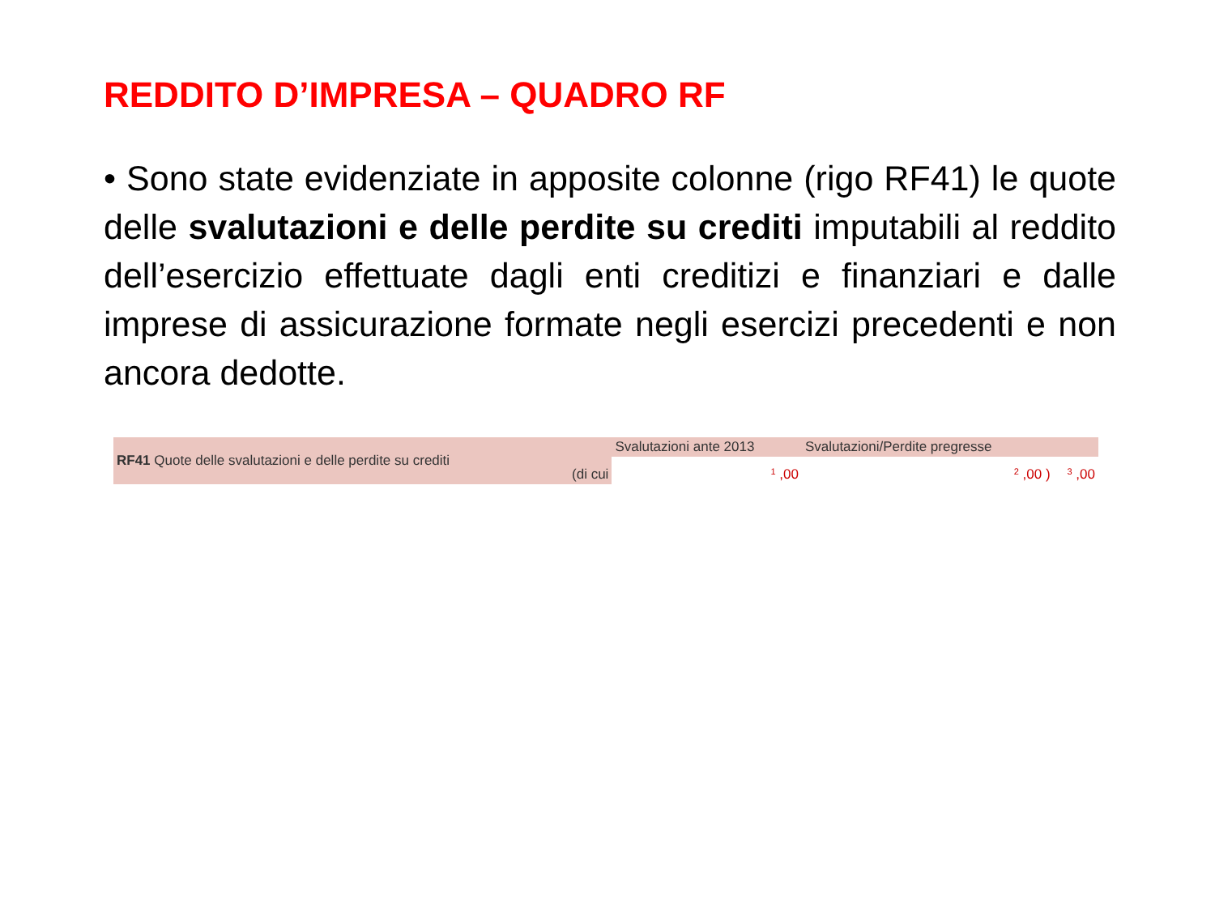REDDITO D’IMPRESA – QUADRO RF
• Sono state evidenziate in apposite colonne (rigo RF41) le quote delle svalutazioni e delle perdite su crediti imputabili al reddito dell’esercizio effettuate dagli enti creditizi e finanziari e dalle imprese di assicurazione formate negli esercizi precedenti e non ancora dedotte.
| RF41 Quote delle svalutazioni e delle perdite su crediti | | Svalutazioni ante 2013 | Svalutazioni/Perdite pregresse | |
| | (di cui | 1 ,00 | 2 ,00 ) | 3 ,00 |